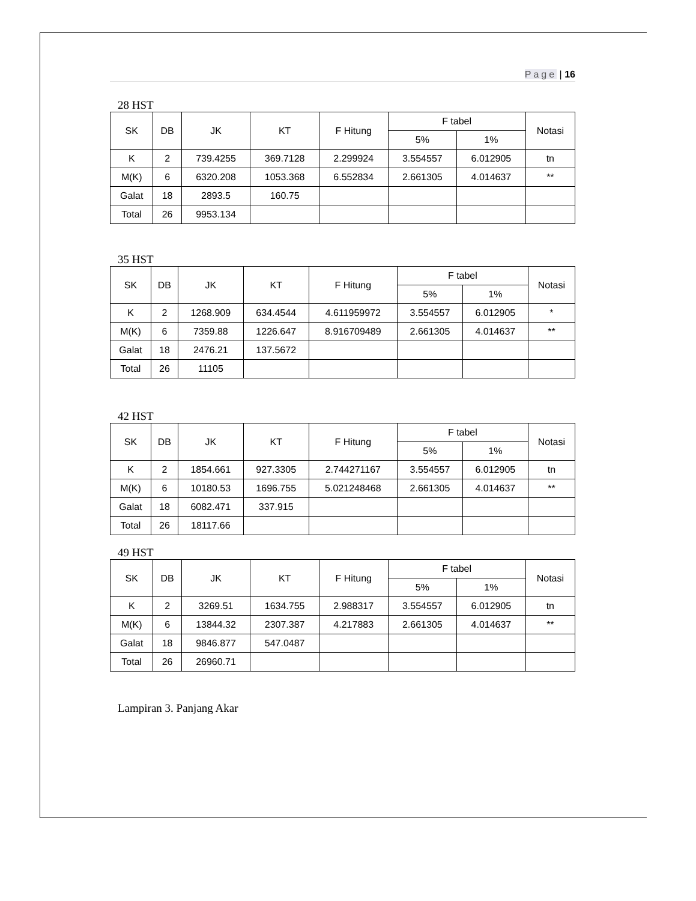Page | 16
28 HST
| SK | DB | JK | KT | F Hitung | F tabel | | Notasi |
| --- | --- | --- | --- | --- | --- | --- | --- |
| | | | | | 5% | 1% | |
| K | 2 | 739.4255 | 369.7128 | 2.299924 | 3.554557 | 6.012905 | tn |
| M(K) | 6 | 6320.208 | 1053.368 | 6.552834 | 2.661305 | 4.014637 | ** |
| Galat | 18 | 2893.5 | 160.75 | | | | |
| Total | 26 | 9953.134 | | | | | |
35 HST
| SK | DB | JK | KT | F Hitung | F tabel | | Notasi |
| --- | --- | --- | --- | --- | --- | --- | --- |
| | | | | | 5% | 1% | |
| K | 2 | 1268.909 | 634.4544 | 4.611959972 | 3.554557 | 6.012905 | * |
| M(K) | 6 | 7359.88 | 1226.647 | 8.916709489 | 2.661305 | 4.014637 | ** |
| Galat | 18 | 2476.21 | 137.5672 | | | | |
| Total | 26 | 11105 | | | | | |
42 HST
| SK | DB | JK | KT | F Hitung | F tabel | | Notasi |
| --- | --- | --- | --- | --- | --- | --- | --- |
| | | | | | 5% | 1% | |
| K | 2 | 1854.661 | 927.3305 | 2.744271167 | 3.554557 | 6.012905 | tn |
| M(K) | 6 | 10180.53 | 1696.755 | 5.021248468 | 2.661305 | 4.014637 | ** |
| Galat | 18 | 6082.471 | 337.915 | | | | |
| Total | 26 | 18117.66 | | | | | |
49 HST
| SK | DB | JK | KT | F Hitung | F tabel | | Notasi |
| --- | --- | --- | --- | --- | --- | --- | --- |
| | | | | | 5% | 1% | |
| K | 2 | 3269.51 | 1634.755 | 2.988317 | 3.554557 | 6.012905 | tn |
| M(K) | 6 | 13844.32 | 2307.387 | 4.217883 | 2.661305 | 4.014637 | ** |
| Galat | 18 | 9846.877 | 547.0487 | | | | |
| Total | 26 | 26960.71 | | | | | |
Lampiran 3. Panjang Akar